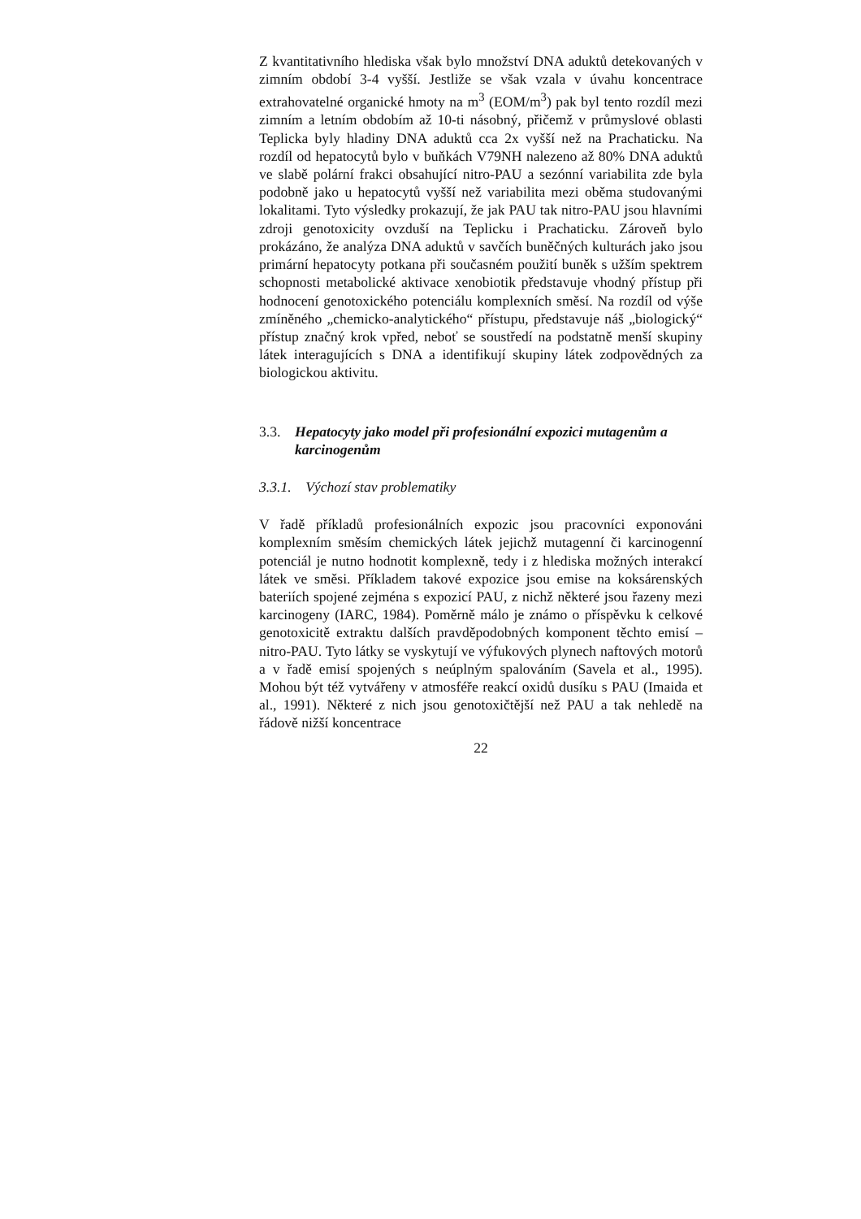Z kvantitativního hlediska však bylo množství DNA aduktů detekovaných v zimním období 3-4 vyšší. Jestliže se však vzala v úvahu koncentrace extrahovatelné organické hmoty na m<sup>3</sup> (EOM/m<sup>3</sup>) pak byl tento rozdíl mezi zimním a letním obdobím až 10-ti násobný, přičemž v průmyslové oblasti Teplicka byly hladiny DNA aduktů cca 2x vyšší než na Prachaticku. Na rozdíl od hepatocytů bylo v buňkách V79NH nalezeno až 80% DNA aduktů ve slabě polární frakci obsahující nitro-PAU a sezónní variabilita zde byla podobně jako u hepatocytů vyšší než variabilita mezi oběma studovanými lokalitami. Tyto výsledky prokazují, že jak PAU tak nitro-PAU jsou hlavními zdroji genotoxicity ovzduší na Teplicku i Prachaticku. Zároveň bylo prokázáno, že analýza DNA aduktů v savčích buněčných kulturách jako jsou primární hepatocyty potkana při současném použití buněk s užším spektrem schopnosti metabolické aktivace xenobiotik představuje vhodný přístup při hodnocení genotoxického potenciálu komplexních směsí. Na rozdíl od výše zmíněného „chemicko-analytického“ přístupu, představuje náš „biologický“ přístup značný krok vpřed, neboť se soustředí na podstatně menší skupiny látek interagujících s DNA a identifikují skupiny látek zodpovědných za biologickou aktivitu.
3.3. Hepatocyty jako model při profesionální expozici mutagenům a karcinogenům
3.3.1. Výchozí stav problematiky
V řadě příkladů profesionálních expozic jsou pracovníci exponováni komplexním směsím chemických látek jejichž mutagenní či karcinogenní potenciál je nutno hodnotit komplexně, tedy i z hlediska možných interakcí látek ve směsi. Příkladem takové expozice jsou emise na koksárenských bateriích spojené zejména s expozicí PAU, z nichž některé jsou řazeny mezi karcinogeny (IARC, 1984). Poměrně málo je známo o příspěvku k celkové genotoxicitě extraktu dalších pravděpodobných komponent těchto emisí – nitro-PAU. Tyto látky se vyskytují ve výfukových plynech naftových motorů a v řadě emisí spojených s neúplným spalováním (Savela et al., 1995). Mohou být též vytvářeny v atmosféře reakcí oxidů dusíku s PAU (Imaida et al., 1991). Některé z nich jsou genotoxičtější než PAU a tak nehledě na řádově nižší koncentrace
22